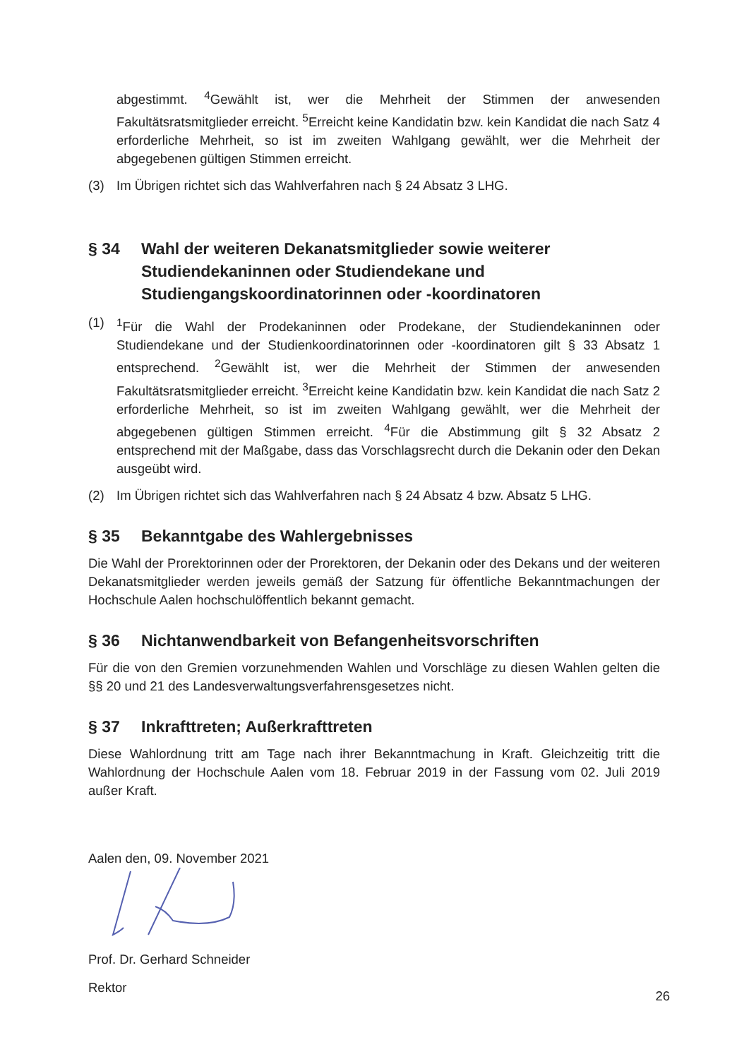abgestimmt. <sup>4</sup>Gewählt ist, wer die Mehrheit der Stimmen der anwesenden Fakultätsratsmitglieder erreicht. <sup>5</sup>Erreicht keine Kandidatin bzw. kein Kandidat die nach Satz 4 erforderliche Mehrheit, so ist im zweiten Wahlgang gewählt, wer die Mehrheit der abgegebenen gültigen Stimmen erreicht.
(3) Im Übrigen richtet sich das Wahlverfahren nach § 24 Absatz 3 LHG.
§ 34 Wahl der weiteren Dekanatsmitglieder sowie weiterer Studiendekaninnen oder Studiendekane und Studiengangskoordinatorinnen oder -koordinatoren
(1) <sup>1</sup> Für die Wahl der Prodekaninnen oder Prodekane, der Studiendekaninnen oder Studiendekane und der Studienkoordinatorinnen oder -koordinatoren gilt § 33 Absatz 1 entsprechend. <sup>2</sup>Gewählt ist, wer die Mehrheit der Stimmen der anwesenden Fakultätsratsmitglieder erreicht. <sup>3</sup>Erreicht keine Kandidatin bzw. kein Kandidat die nach Satz 2 erforderliche Mehrheit, so ist im zweiten Wahlgang gewählt, wer die Mehrheit der abgegebenen gültigen Stimmen erreicht. <sup>4</sup>Für die Abstimmung gilt § 32 Absatz 2 entsprechend mit der Maßgabe, dass das Vorschlagsrecht durch die Dekanin oder den Dekan ausgeübt wird.
(2) Im Übrigen richtet sich das Wahlverfahren nach § 24 Absatz 4 bzw. Absatz 5 LHG.
§ 35 Bekanntgabe des Wahlergebnisses
Die Wahl der Prorektorinnen oder der Prorektoren, der Dekanin oder des Dekans und der weiteren Dekanatsmitglieder werden jeweils gemäß der Satzung für öffentliche Bekanntmachungen der Hochschule Aalen hochschulöffentlich bekannt gemacht.
§ 36 Nichtanwendbarkeit von Befangenheitsvorschriften
Für die von den Gremien vorzunehmenden Wahlen und Vorschläge zu diesen Wahlen gelten die §§ 20 und 21 des Landesverwaltungsverfahrensgesetzes nicht.
§ 37 Inkrafttreten; Außerkrafttreten
Diese Wahlordnung tritt am Tage nach ihrer Bekanntmachung in Kraft. Gleichzeitig tritt die Wahlordnung der Hochschule Aalen vom 18. Februar 2019 in der Fassung vom 02. Juli 2019 außer Kraft.
Aalen den, 09. November 2021
Prof. Dr. Gerhard Schneider
Rektor
26